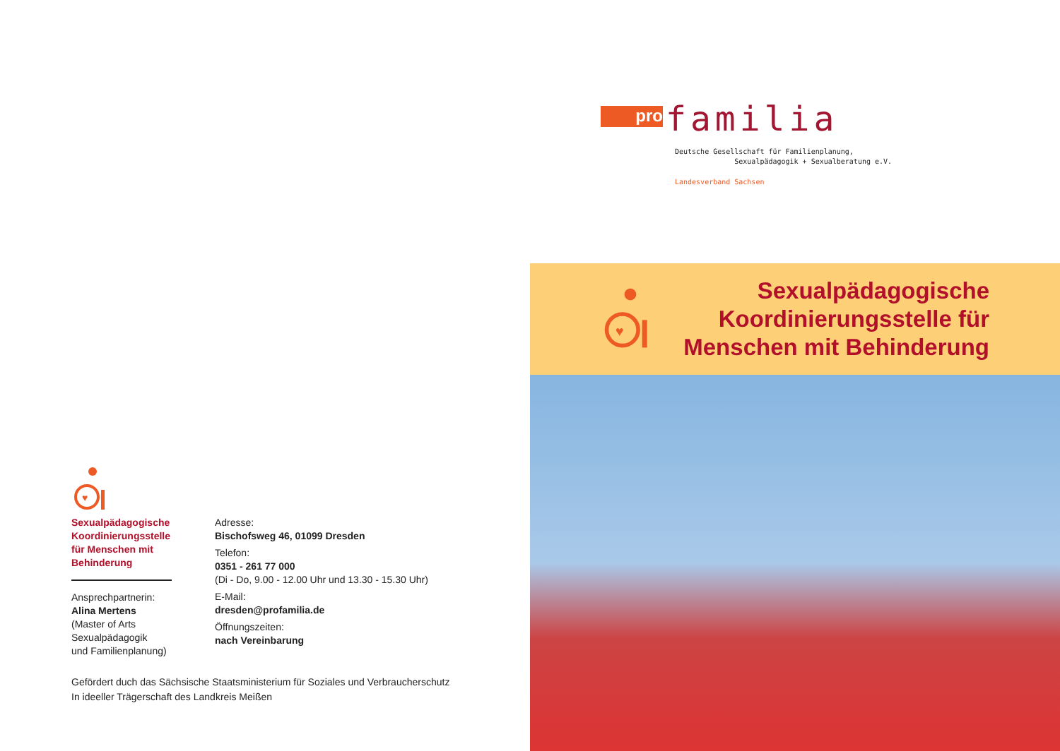♥
Sexualpädagogische
Koordinierungsstelle
für Menschen mit
Behinderung
Ansprechpartnerin:
Alina Mertens
(Master of Arts
Sexualpädagogik
und Familienplanung)
Adresse:
Bischofsweg 46, 01099 Dresden
Telefon:
0351 - 261 77 000
(Di - Do, 9.00 - 12.00 Uhr und 13.30 - 15.30 Uhr)
E-Mail:
dresden@profamilia.de
Öffnungszeiten:
nach Vereinbarung
Gefördert duch das Sächsische Staatsministerium für Soziales und Verbraucherschutz
In ideeller Trägerschaft des Landkreis Meißen
pro familia
Deutsche Gesellschaft für Familienplanung,
Sexualpädagogik + Sexualberatung e.V.
Landesverband Sachsen
♥
Sexualpädagogische
Koordinierungsstelle für
Menschen mit Behinderung